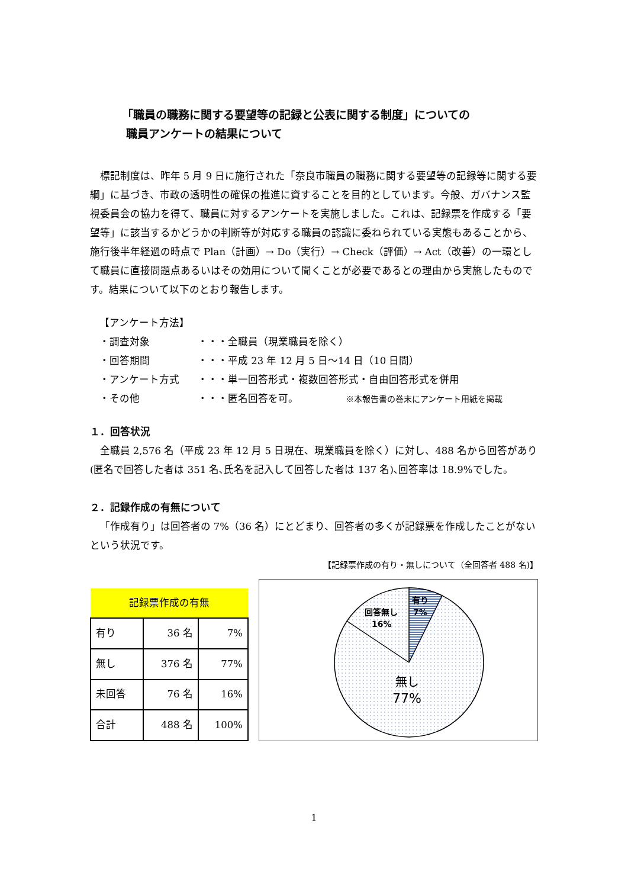「職員の職務に関する要望等の記録と公表に関する制度」についての
職員アンケートの結果について
標記制度は、昨年 5 月 9 日に施行された「奈良市職員の職務に関する要望等の記録等に関する要綱」に基づき、市政の透明性の確保の推進に資することを目的としています。今般、ガバナンス監視委員会の協力を得て、職員に対するアンケートを実施しました。これは、記録票を作成する「要望等」に該当するかどうかの判断等が対応する職員の認識に委ねられている実態もあることから、施行後半年経過の時点で Plan（計画）→ Do（実行）→ Check（評価）→ Act（改善）の一環として職員に直接問題点あるいはその効用について聞くことが必要であるとの理由から実施したものです。結果について以下のとおり報告します。
【アンケート方法】
| ・調査対象 | ・・・ | 全職員（現業職員を除く） |
| ・回答期間 | ・・・ | 平成 23 年 12 月 5 日～14 日（10 日間） |
| ・アンケート方式 | ・・・ | 単一回答形式・複数回答形式・自由回答形式を併用 |
| ・その他 | ・・・ | 匿名回答を可。 ※本報告書の巻末にアンケート用紙を掲載 |
１．回答状況
全職員 2,576 名（平成 23 年 12 月 5 日現在、現業職員を除く）に対し、488 名から回答があり(匿名で回答した者は 351 名､氏名を記入して回答した者は 137 名)､回答率は 18.9%でした。
２．記録作成の有無について
「作成有り」は回答者の 7%（36 名）にとどまり、回答者の多くが記録票を作成したことがないという状況です。
【記録票作成の有り・無しについて（全回答者 488 名)】
| 記録票作成の有無 | | |
| --- | --- | --- |
| 有り | 36 名 | 7% |
| 無し | 376 名 | 77% |
| 未回答 | 76 名 | 16% |
| 合計 | 488 名 | 100% |
有り
7%
回答無し
16%
無し
77%
1